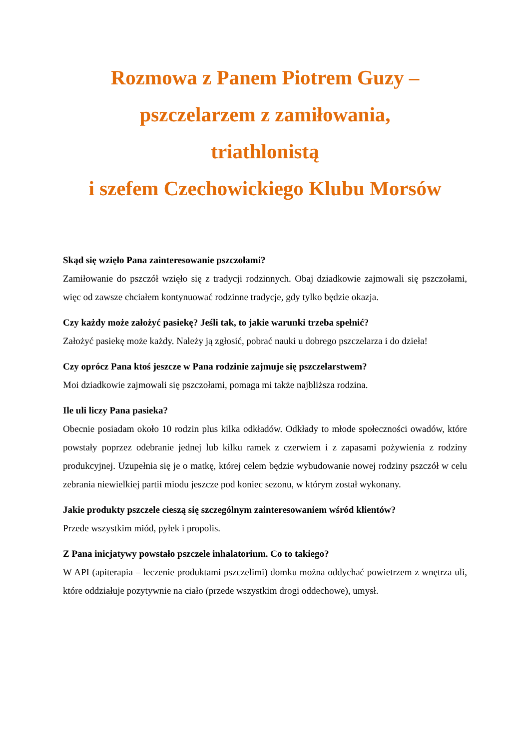Rozmowa z Panem Piotrem Guzy –
pszczelarzem z zamiłowania,
triathlonistą
i szefem Czechowickiego Klubu Morsów
Skąd się wzięło Pana zainteresowanie pszczołami?
Zamiłowanie do pszczół wzięło się z tradycji rodzinnych. Obaj dziadkowie zajmowali się pszczołami, więc od zawsze chciałem kontynuować rodzinne tradycje, gdy tylko będzie okazja.
Czy każdy może założyć pasiekę? Jeśli tak, to jakie warunki trzeba spełnić?
Założyć pasiekę może każdy. Należy ją zgłosić, pobrać nauki u dobrego pszczelarza i do dzieła!
Czy oprócz Pana ktoś jeszcze w Pana rodzinie zajmuje się pszczelarstwem?
Moi dziadkowie zajmowali się pszczołami, pomaga mi także najbliższa rodzina.
Ile uli liczy Pana pasieka?
Obecnie posiadam około 10 rodzin plus kilka odkładów. Odkłady to młode społeczności owadów, które powstały poprzez odebranie jednej lub kilku ramek z czerwiem i z zapasami pożywienia z rodziny produkcyjnej. Uzupełnia się je o matkę, której celem będzie wybudowanie nowej rodziny pszczół w celu zebrania niewielkiej partii miodu jeszcze pod koniec sezonu, w którym został wykonany.
Jakie produkty pszczele cieszą się szczególnym zainteresowaniem wśród klientów?
Przede wszystkim miód, pyłek i propolis.
Z Pana inicjatywy powstało pszczele inhalatorium. Co to takiego?
W API (apiterapia – leczenie produktami pszczelimi) domku można oddychać powietrzem z wnętrza uli, które oddziałuje pozytywnie na ciało (przede wszystkim drogi oddechowe), umysł.